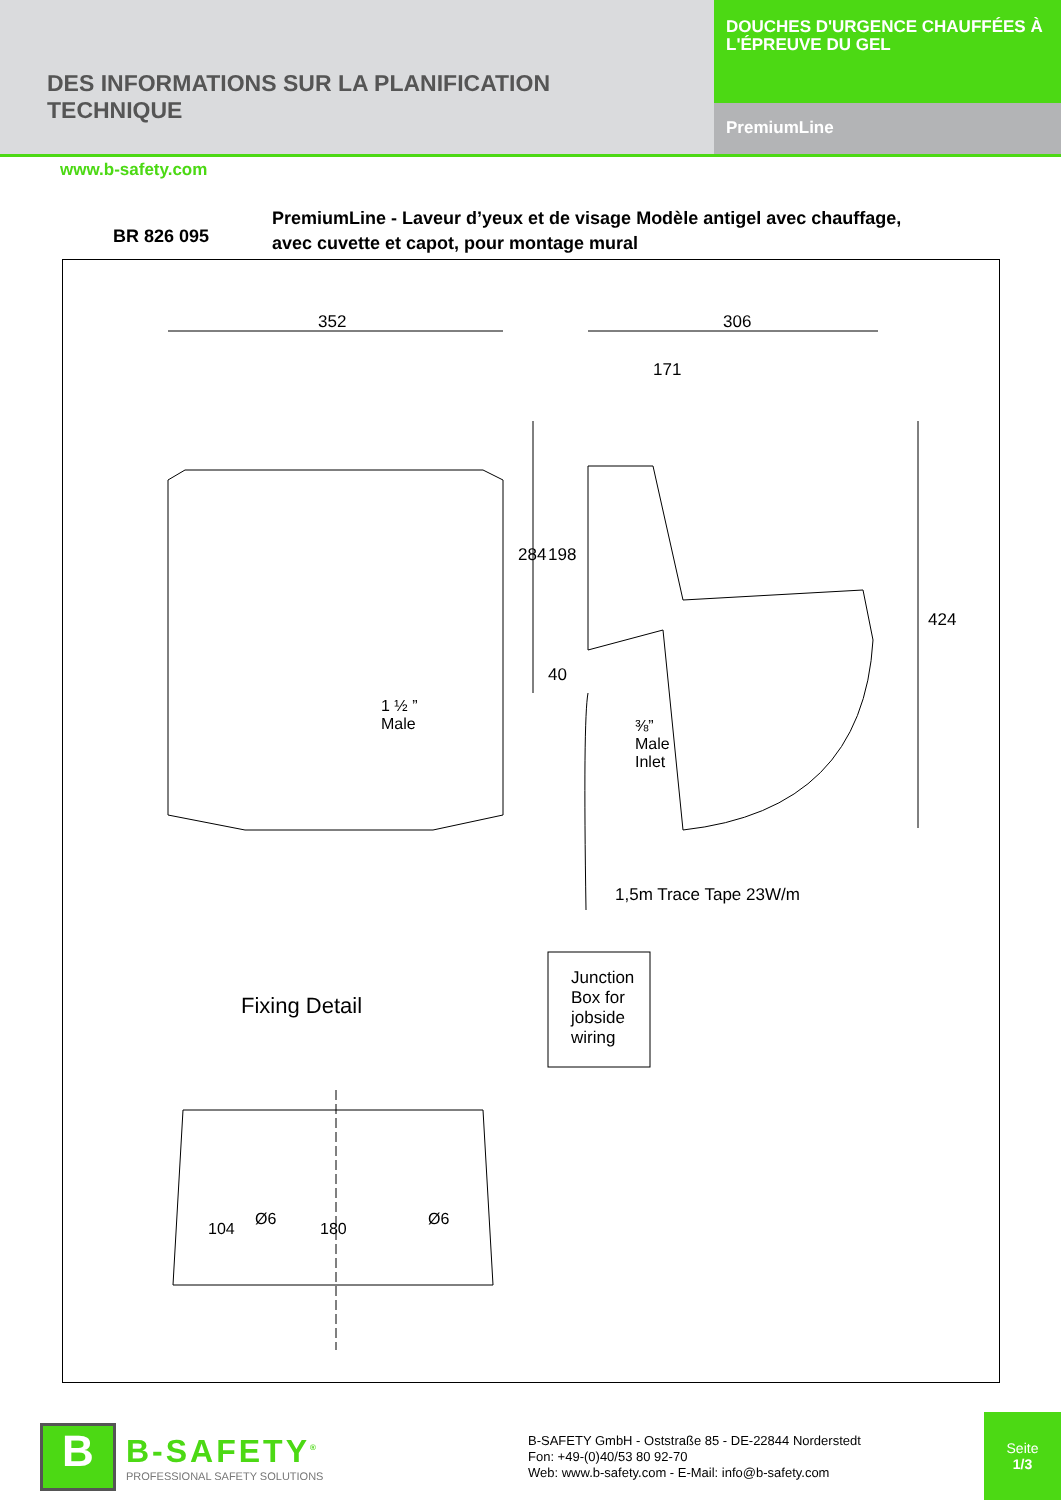DES INFORMATIONS SUR LA PLANIFICATION
TECHNIQUE
DOUCHES D'URGENCE CHAUFFÉES À L'ÉPREUVE DU GEL
PremiumLine
www.b-safety.com
BR 826 095
PremiumLine - Laveur d’yeux et de visage Modèle antigel avec chauffage,
avec cuvette et capot, pour montage mural
352 306
171
284 198
40
424
1 ½ ”
Male
⅜”
Male
Inlet
1,5m Trace Tape 23W/m
Junction
Box for
jobside
wiring
Fixing Detail
Ø6 Ø6
104 180
B
B-SAFETY<sup>®</sup>
PROFESSIONAL SAFETY SOLUTIONS
B-SAFETY GmbH - Oststraße 85 - DE-22844 Norderstedt
Fon: +49-(0)40/53 80 92-70
Web: www.b-safety.com - E-Mail: info@b-safety.com
Seite
1/3